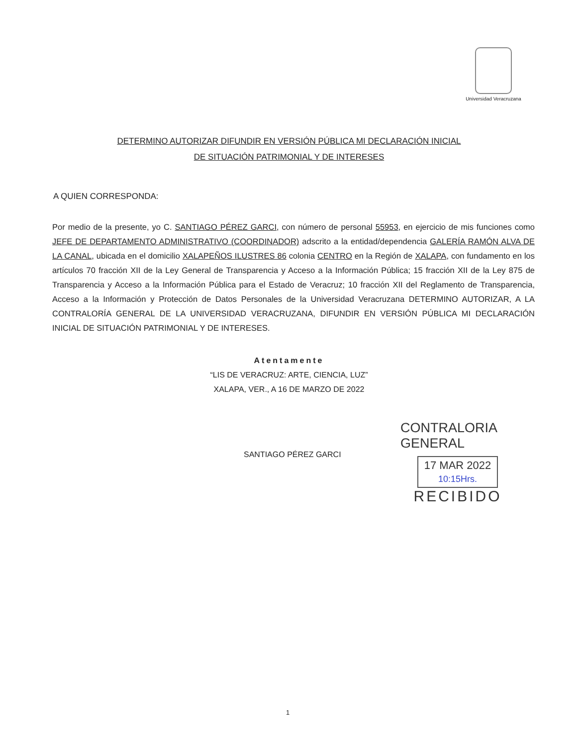Universidad Veracruzana
DETERMINO AUTORIZAR DIFUNDIR EN VERSIÓN PÚBLICA MI DECLARACIÓN INICIAL
DE SITUACIÓN PATRIMONIAL Y DE INTERESES
A QUIEN CORRESPONDA:
Por medio de la presente, yo C. SANTIAGO PÉREZ GARCI, con número de personal 55953, en ejercicio de mis funciones como JEFE DE DEPARTAMENTO ADMINISTRATIVO (COORDINADOR) adscrito a la entidad/dependencia GALERÍA RAMÓN ALVA DE LA CANAL, ubicada en el domicilio XALAPEÑOS ILUSTRES 86 colonia CENTRO en la Región de XALAPA, con fundamento en los artículos 70 fracción XII de la Ley General de Transparencia y Acceso a la Información Pública; 15 fracción XII de la Ley 875 de Transparencia y Acceso a la Información Pública para el Estado de Veracruz; 10 fracción XII del Reglamento de Transparencia, Acceso a la Información y Protección de Datos Personales de la Universidad Veracruzana DETERMINO AUTORIZAR, A LA CONTRALORÍA GENERAL DE LA UNIVERSIDAD VERACRUZANA, DIFUNDIR EN VERSIÓN PÚBLICA MI DECLARACIÓN INICIAL DE SITUACIÓN PATRIMONIAL Y DE INTERESES.
Atentamente
“LIS DE VERACRUZ: ARTE, CIENCIA, LUZ”
XALAPA, VER., A 16 DE MARZO DE 2022
SANTIAGO PÉREZ GARCI
CONTRALORIA GENERAL
17 MAR 2022
10:15Hrs.
RECIBIDO
1